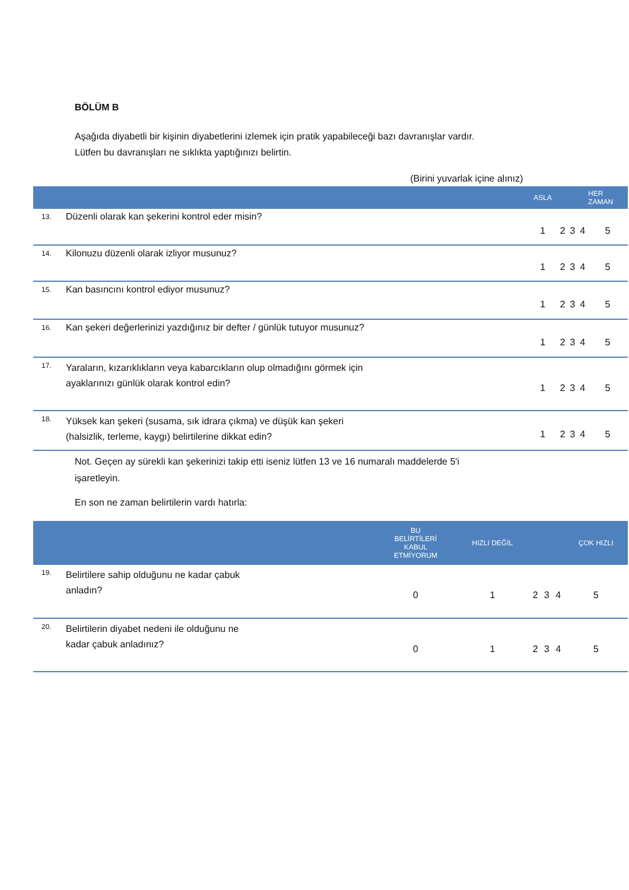BÖLÜM B
Aşağıda diyabetli bir kişinin diyabetlerini izlemek için pratik yapabileceği bazı davranışlar vardır.
Lütfen bu davranışları ne sıklıkta yaptığınızı belirtin.
(Birini yuvarlak içine alınız)
| | | ASLA | | | | HER ZAMAN |
| --- | --- | --- | --- | --- | --- | --- |
| 13. | Düzenli olarak kan şekerini kontrol eder misin? | 1 | 2 | 3 | 4 | 5 |
| 14. | Kilonuzu düzenli olarak izliyor musunuz? | 1 | 2 | 3 | 4 | 5 |
| 15. | Kan basıncını kontrol ediyor musunuz? | 1 | 2 | 3 | 4 | 5 |
| 16. | Kan şekeri değerlerinizi yazdığınız bir defter / günlük tutuyor musunuz? | 1 | 2 | 3 | 4 | 5 |
| 17. | Yaraların, kızarıklıkların veya kabarcıkların olup olmadığını görmek için ayaklarınızı günlük olarak kontrol edin? | 1 | 2 | 3 | 4 | 5 |
| 18. | Yüksek kan şekeri (susama, sık idrara çıkma) ve düşük kan şekeri (halsizlik, terleme, kaygı) belirtilerine dikkat edin? | 1 | 2 | 3 | 4 | 5 |
Not. Geçen ay sürekli kan şekerinizi takip etti iseniz lütfen 13 ve 16 numaralı maddelerde 5'i
işaretleyin.
En son ne zaman belirtilerin vardı hatırla:
| | | BU BELİRTİLERİ KABUL ETMİYORUM | HIZLI DEĞİL | | | | ÇOK HIZLI |
| --- | --- | --- | --- | --- | --- | --- | --- |
| 19. | Belirtilere sahip olduğunu ne kadar çabuk anladın? | 0 | 1 | 2 | 3 | 4 | 5 |
| 20. | Belirtilerin diyabet nedeni ile olduğunu ne kadar çabuk anladınız? | 0 | 1 | 2 | 3 | 4 | 5 |